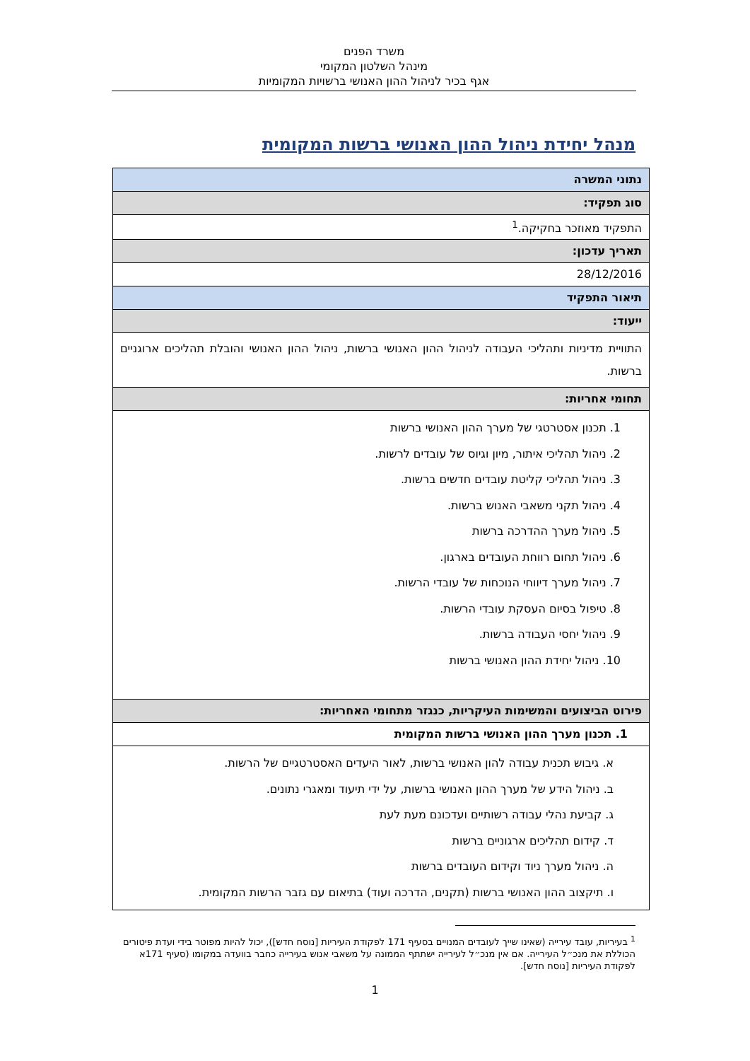משרד הפנים
מינהל השלטון המקומי
אגף בכיר לניהול ההון האנושי ברשויות המקומיות
מנהל יחידת ניהול ההון האנושי ברשות המקומית
| נתוני המשרה |
| סוג תפקיד: |
| התפקיד מאוזכר בחקיקה.<sup>1</sup> |
| תאריך עדכון: |
| 28/12/2016 |
| תיאור התפקיד |
| ייעוד: |
| התוויית מדיניות ותהליכי העבודה לניהול ההון האנושי ברשות, ניהול ההון האנושי והובלת תהליכים ארוגניים ברשות. |
| תחומי אחריות: |
| 1. תכנון אסטרטגי של מערך ההון האנושי ברשות 2. ניהול תהליכי איתור, מיון וגיוס של עובדים לרשות. 3. ניהול תהליכי קליטת עובדים חדשים ברשות. 4. ניהול תקני משאבי האנוש ברשות. 5. ניהול מערך ההדרכה ברשות 6. ניהול תחום רווחת העובדים בארגון. 7. ניהול מערך דיווחי הנוכחות של עובדי הרשות. 8. טיפול בסיום העסקת עובדי הרשות. 9. ניהול יחסי העבודה ברשות. 10. ניהול יחידת ההון האנושי ברשות |
| פירוט הביצועים והמשימות העיקריות, כנגזר מתחומי האחריות: |
| 1. תכנון מערך ההון האנושי ברשות המקומית |
| א. גיבוש תכנית עבודה להון האנושי ברשות, לאור היעדים האסטרטגיים של הרשות. ב. ניהול הידע של מערך ההון האנושי ברשות, על ידי תיעוד ומאגרי נתונים. ג. קביעת נהלי עבודה רשותיים ועדכונם מעת לעת ד. קידום תהליכים ארגוניים ברשות ה. ניהול מערך ניוד וקידום העובדים ברשות ו. תיקצוב ההון האנושי ברשות (תקנים, הדרכה ועוד) בתיאום עם גזבר הרשות המקומית. |
<sup>1</sup> בעיריות, עובד עירייה (שאינו שייך לעובדים המנויים בסעיף 171 לפקודת העיריות [נוסח חדש]), יכול להיות מפוטר בידי ועדת פיטורים הכוללת את מנכ״ל העירייה. אם אין מנכ״ל לעירייה ישתתף הממונה על משאבי אנוש בעירייה כחבר בוועדה במקומו (סעיף 171א לפקודת העיריות [נוסח חדש].
1